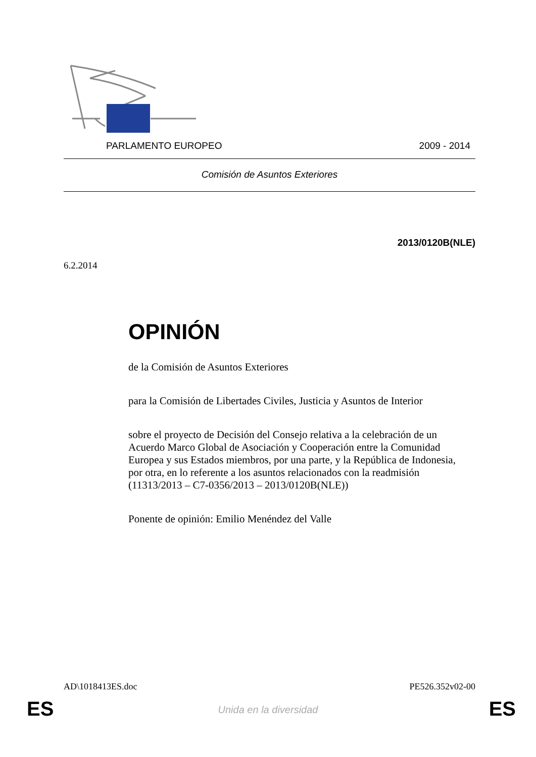PARLAMENTO EUROPEO 2009 - 2014
Comisión de Asuntos Exteriores
2013/0120B(NLE)
6.2.2014
OPINIÓN
de la Comisión de Asuntos Exteriores
para la Comisión de Libertades Civiles, Justicia y Asuntos de Interior
sobre el proyecto de Decisión del Consejo relativa a la celebración de un Acuerdo Marco Global de Asociación y Cooperación entre la Comunidad Europea y sus Estados miembros, por una parte, y la República de Indonesia, por otra, en lo referente a los asuntos relacionados con la readmisión (11313/2013 – C7-0356/2013 – 2013/0120B(NLE))
Ponente de opinión: Emilio Menéndez del Valle
AD\1018413ES.doc PE526.352v02-00
ES
Unida en la diversidad ES